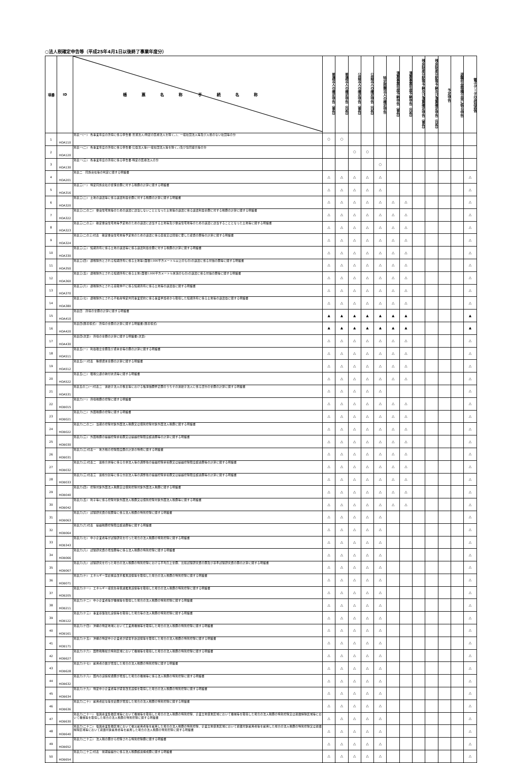○法人税確定申告等（平成25年4月1日以後終了事業年度分）
| 項番 | ID | 帳票名称 手続名称 | 普通法人の確定申告（青色） | 普通法人の確定申告（白色） | 公益法人の確定申告（青色） | 公益法人の確定申告（白色） | 特定医療法人の確定申告 | 清算事業年度予納申告（青色） | 清算事業年度予納申告（白色） | 残余財産分配等予納及び清算確定申告（青色） | 残余財産分配等予納及び清算確定申告（白色） | 予定申告 | 退職年金等積立金に係る申告 | 電子データの追加送信 |
| --- | --- | --- | --- | --- | --- | --- | --- | --- | --- | --- | --- | --- | --- | --- |
| 1 | HOA110 | 別表一(一) 各事業年度の所得に係る申告書-普通法人(特定の医療法人を除く。)、一般社団法人等及び人格のない社団等の分 | ○ | ○ | | | | | | | | | | |
| 2 | HOA120 | 別表一(二) 各事業年度の所得に係る申告書-公益法人等(一般社団法人等を除く。)及び協同組合等の分 | | | ○ | ○ | | | | | | | | |
| 3 | HOA130 | 別表一(三) 各事業年度の所得に係る申告書-特定の医療法人の分 | | | | | ○ | | | | | | | |
| 4 | HOA201 | 別表二 同族会社等の判定に関する明細書 | △ | △ | △ | △ | △ | | | | | | | △ |
| 5 | HOA316 | 別表三(一) 特定同族会社の留保金額に対する税額の計算に関する明細書 | △ | △ | △ | △ | △ | | | | | | | △ |
| 6 | HOA320 | 別表三(二) 土地の譲渡等に係る譲渡利益金額に対する税額の計算に関する明細書 | △ | △ | △ | △ | △ | △ | △ | | | | | △ |
| 7 | HOA322 | 別表三(二の二) 優良住宅地等のための譲渡に該当しないこととなった土地等の譲渡に係る譲渡利益金額に対する税額の計算に関する明細書 | △ | △ | △ | △ | △ | △ | △ | | | | | △ |
| 8 | HOA323 | 別表三(二の三) 確定優良住宅地等予定地のための譲渡に該当する土地等及び優良住宅地等のための譲渡に該当することとなった土地等に関する明細書 | △ | △ | △ | △ | △ | △ | △ | | | | | △ |
| 9 | HOA324 | 別表三(二の三)付表 確定優良住宅地等予定地のための譲渡に係る直接又は間接に要した経費の額等の計算に関する明細書 | △ | △ | △ | △ | △ | △ | △ | | | | | △ |
| 10 | HOA330 | 別表三(三) 短期所有に係る土地の譲渡等に係る譲渡利益金額に対する税額の計算に関する明細書 | △ | △ | △ | △ | △ | △ | △ | | | | | △ |
| 11 | HOA350 | 別表三(四) 課税除外とされる短期所有に係る土地等(面積1,000平方メートル以上のもの)の譲渡に係る対価の額等に関する明細書 | △ | △ | △ | △ | △ | △ | △ | | | | | △ |
| 12 | HOA360 | 別表三(五) 課税除外とされる短期所有に係る土地(面積1,000平方メートル未満のもの)の譲渡に係る対価の額等に関する明細書 | △ | △ | △ | △ | △ | △ | △ | | | | | △ |
| 13 | HOA370 | 別表三(六) 課税除外とされる買取仲介に係る短期所有に係る土地等の譲渡益に関する明細書 | △ | △ | △ | △ | △ | △ | △ | | | | | △ |
| 14 | HOA380 | 別表三(七) 課税除外とされる不動産特定共同事業契約に係る事業参加者から取得した短期所有に係る土地等の譲渡益に関する明細書 | △ | △ | △ | △ | △ | △ | △ | | | | | △ |
| 15 | HOA410 | 別表四 所得の金額の計算に関する明細書 | ▲ | ▲ | ▲ | ▲ | ▲ | ▲ | ▲ | | | | | ▲ |
| 16 | HOA420 | 別表四(簡易様式) 所得の金額の計算に関する明細書(簡易様式) | ▲ | ▲ | ▲ | ▲ | ▲ | ▲ | ▲ | | | | | ▲ |
| 17 | HOA430 | 別表四(次葉) 所得の金額の計算に関する明細書(次葉) | △ | △ | △ | △ | △ | △ | △ | | | | | △ |
| 18 | HOA511 | 別表五(一) 利益積立金額及び資本金等の額の計算に関する明細書 | △ | △ | △ | △ | △ | △ | △ | | | | | △ |
| 19 | HOA512 | 別表五(一)付表 種類資本金額の計算に関する明細書 | △ | △ | △ | △ | △ | △ | △ | | | | | △ |
| 20 | HOA522 | 別表五(二) 租税公課の納付状況等に関する明細書 | △ | △ | △ | △ | △ | △ | △ | | | | | △ |
| 21 | HOA531 | 別表五の二(一)付表二 連結子法人の株主等における帳簿価額修正額のうちその連結子法人に係る部分の金額の計算に関する明細書 | △ | △ | △ | △ | △ | | | | | | | △ |
| 22 | HOB015 | 別表六(一) 所得税額の控除に関する明細書 | △ | △ | △ | △ | △ | △ | △ | | | | | △ |
| 23 | HOB021 | 別表六(二) 外国税額の控除に関する明細書 | △ | △ | △ | △ | △ | △ | △ | | | | | △ |
| 24 | HOB022 | 別表六(二の二) 当期の控除対象外国法人税額又は個別控除対象外国法人税額に関する明細書 | △ | △ | △ | △ | △ | △ | △ | | | | | △ |
| 25 | HOB030 | 別表六(三) 外国税額の繰越控除余裕額又は繰越控除限度超過額等の計算に関する明細書 | △ | △ | △ | △ | △ | △ | △ | | | | | △ |
| 26 | HOB031 | 別表六(三)付表一 地方税の控除限度額の計算の特例に関する明細書 | △ | △ | △ | △ | △ | △ | △ | | | | | △ |
| 27 | HOB032 | 別表六(三)付表二 適格合併等に係る合併法人等の調整後の繰越控除余裕額又は繰越控除限度超過額等の計算に関する明細書 | △ | △ | △ | △ | △ | △ | △ | | | | | △ |
| 28 | HOB033 | 別表六(三)付表三 適格分割等に係る分割法人等の調整後の繰越控除余裕額又は繰越控除限度超過額等の計算に関する明細書 | △ | △ | △ | △ | △ | △ | △ | | | | | △ |
| 29 | HOB040 | 別表六(四) 控除対象外国法人税額又は個別控除対象外国法人税額に関する明細書 | △ | △ | △ | △ | △ | △ | △ | | | | | △ |
| 30 | HOB042 | 別表六(五) 利子等に係る控除対象外国法人税額又は個別控除対象外国法人税額等に関する明細書 | △ | △ | △ | △ | △ | △ | △ | | | | | △ |
| 31 | HOB063 | 別表六(六) 試験研究費の総額等に係る法人税額の特別控除に関する明細書 | △ | △ | △ | △ | △ | | | | | | | △ |
| 32 | HOB064 | 別表六(六)付表 繰越税額控除限度超過額等に関する明細書 | △ | △ | △ | △ | △ | | | | | | | △ |
| 33 | HOB343 | 別表六(七) 中小企業者等が試験研究を行った場合の法人税額の特別控除に関する明細書 | △ | △ | △ | △ | △ | | | | | | | △ |
| 34 | HOB066 | 別表六(八) 試験研究費の増加額等に係る法人税額の特別控除に関する明細書 | △ | △ | △ | △ | △ | | | | | | | △ |
| 35 | HOB067 | 別表六(九) 試験研究を行った場合の法人税額の特別控除における平均売上金額、比較試験研究費の額及び基準試験研究費の額の計算に関する明細書 | △ | △ | △ | △ | △ | | | | | | | △ |
| 36 | HOB071 | 別表六(十) エネルギー需給構造改革推進設備等を取得した場合の法人税額の特別控除に関する明細書 | △ | △ | △ | △ | △ | | | | | | | △ |
| 37 | HOB205 | 別表六(十一) エネルギー環境負荷低減推進設備等を取得した場合の法人税額の特別控除に関する明細書 | △ | △ | △ | △ | △ | | | | | | | △ |
| 38 | HOB211 | 別表六(十二) 中小企業者等が機械等を取得した場合の法人税額の特別控除に関する明細書 | △ | △ | △ | △ | △ | | | | | | | △ |
| 39 | HOB122 | 別表六(十三) 事業基盤強化設備等を取得した場合等の法人税額の特別控除に関する明細書 | △ | △ | △ | △ | △ | | | | | | | △ |
| 40 | HOB161 | 別表六(十四) 沖縄の特定地域において工業用機械等を取得した場合の法人税額の特別控除に関する明細書 | △ | △ | △ | △ | △ | | | | | | | △ |
| 41 | HOB171 | 別表六(十五) 沖縄の特定中小企業者が経営革新設備等を取得した場合の法人税額の特別控除に関する明細書 | △ | △ | △ | △ | △ | | | | | | | △ |
| 42 | HOB627 | 別表六(十六) 国際戦略総合特別区域において機械等を取得した場合の法人税額の特別控除に関する明細書 | △ | △ | △ | △ | △ | | | | | | | △ |
| 43 | HOB628 | 別表六(十七) 雇用者の数が増加した場合の法人税額の特別控除に関する明細書 | △ | △ | △ | △ | △ | | | | | | | △ |
| 44 | HOB632 | 別表六(十八) 国内の設備投資額が増加した場合の機械等に係る法人税額の特別控除に関する明細書 | △ | △ | △ | △ | △ | | | | | | | △ |
| 45 | HOB634 | 別表六(十九) 特定中小企業者等が経営改善設備を取得した場合の法人税額の特別控除に関する明細書 | △ | △ | △ | △ | △ | | | | | | | △ |
| 46 | HOB636 | 別表六(二十) 雇用者給与等支給額が増加した場合の法人税額の特別控除に関する明細書 | △ | △ | △ | △ | △ | | | | | | | △ |
| 47 | HOB630 | 別表六(二十一) 復興産業集積区域等において機械等を取得した場合の法人税額の特別控除、企業立地促進区域において機械等を取得した場合の法人税額の特別控除又は避難解除区域等において機械等を取得した場合の法人税額の特別控除に関する明細書 | △ | △ | △ | △ | △ | | | | | | | △ |
| 48 | HOB640 | 別表六(二十二) 復興産業集積区域において被災雇用者等を雇用した場合の法人税額の特別控除、企業立地促進区域において避難対象雇用者等を雇用した場合の法人税額の特別控除又は避難解除区域等において避難対象雇用者等を雇用した場合の法人税額の特別控除に関する明細書 | △ | △ | △ | △ | △ | | | | | | | △ |
| 49 | HOB652 | 別表六(二十三) 法人税の額から控除される特別控除額に関する明細書 | △ | △ | △ | △ | △ | | | | | | | △ |
| 50 | HOB654 | 別表六(二十三)付表 前期繰越分に係る法人税額超過構成額に関する明細書 | △ | △ | △ | △ | △ | | | | | | | △ |